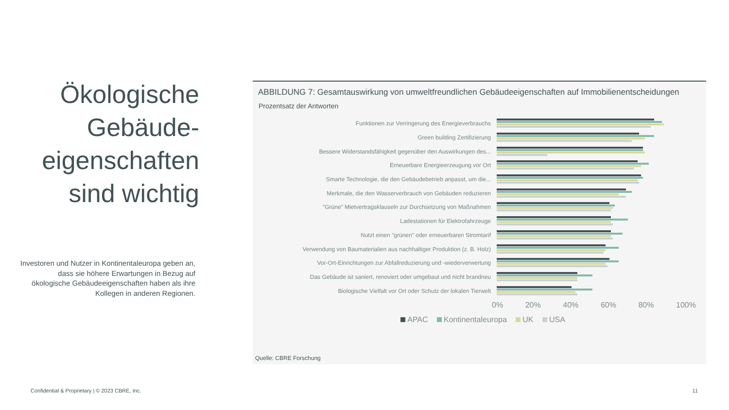Ökologische Gebäude-eigenschaften sind wichtig
Investoren und Nutzer in Kontinentaleuropa geben an, dass sie höhere Erwartungen in Bezug auf ökologische Gebäudeeigenschaften haben als ihre Kollegen in anderen Regionen.
ABBILDUNG 7: Gesamtauswirkung von umweltfreundlichen Gebäudeeigenschaften auf Immobilienentscheidungen
Prozentsatz der Antworten
Funktionen zur Verringerung des Energieverbrauchs
Green building Zertifizierung
Bessere Widerstandsfähigkeit gegenüber den Auswirkungen des...
Erneuerbare Energieerzeugung vor Ort
Smarte Technologie, die den Gebäudebetrieb anpasst, um die...
Merkmale, die den Wasserverbrauch von Gebäuden reduzieren
"Grüne" Mietvertragsklauseln zur Durchsetzung von Maßnahmen
Ladestationen für Elektrofahrzeuge
Nutzt einen "grünen" oder erneuerbaren Stromtarif
Verwendung von Baumaterialien aus nachhaltiger Produktion (z. B. Holz)
Vor-Ort-Einrichtungen zur Abfallreduzierung und -wiederverwertung
Das Gebäude ist saniert, renoviert oder umgebaut und nicht brandneu
Biologische Vielfalt vor Ort oder Schutz der lokalen Tierwelt
0% 20% 40% 60% 80% 100%
APAC Kontinentaleuropa UK USA
Quelle: CBRE Forschung
Confidential & Proprietary | © 2023 CBRE, Inc.
11